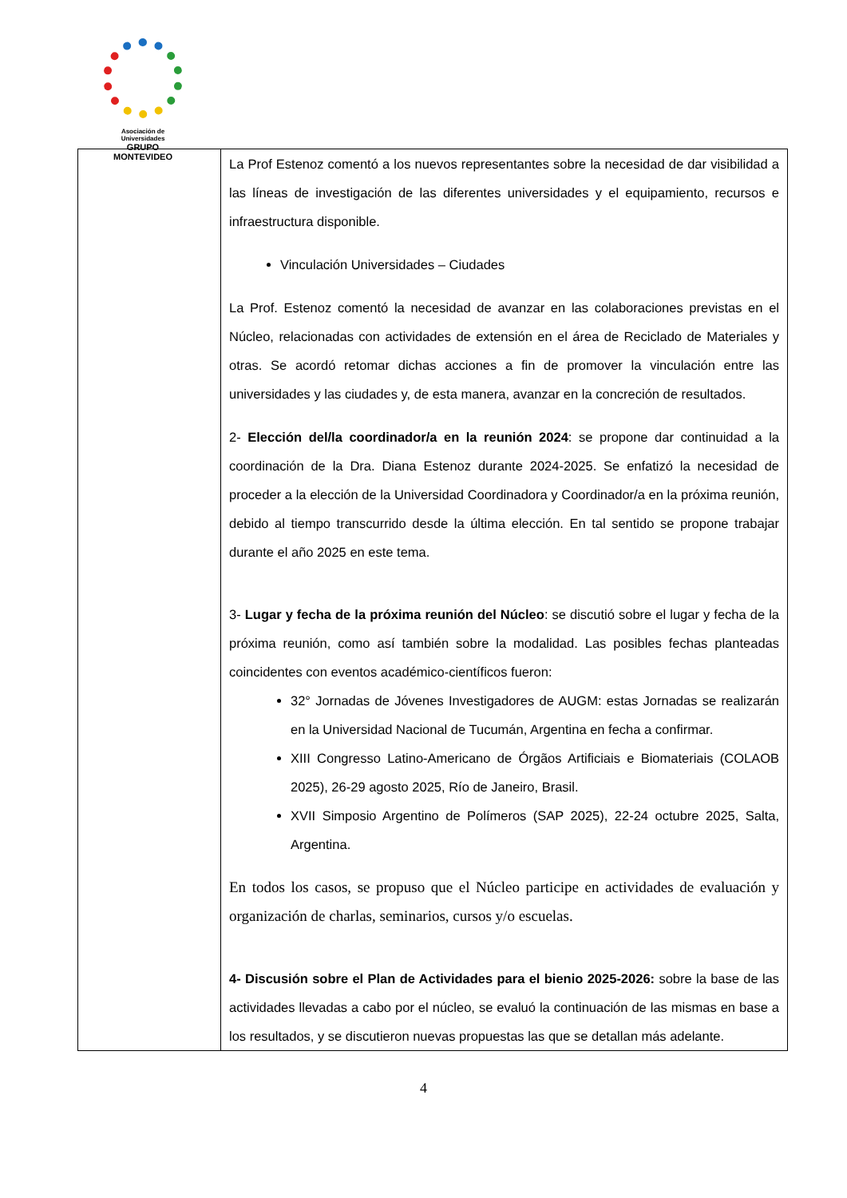Asociación de Universidades
GRUPO MONTEVIDEO
| | La Prof Estenoz comentó a los nuevos representantes sobre la necesidad de dar visibilidad a las líneas de investigación de las diferentes universidades y el equipamiento, recursos e infraestructura disponible. Vinculación Universidades – Ciudades La Prof. Estenoz comentó la necesidad de avanzar en las colaboraciones previstas en el Núcleo, relacionadas con actividades de extensión en el área de Reciclado de Materiales y otras. Se acordó retomar dichas acciones a fin de promover la vinculación entre las universidades y las ciudades y, de esta manera, avanzar en la concreción de resultados. 2- Elección del/la coordinador/a en la reunión 2024 : se propone dar continuidad a la coordinación de la Dra. Diana Estenoz durante 2024-2025. Se enfatizó la necesidad de proceder a la elección de la Universidad Coordinadora y Coordinador/a en la próxima reunión, debido al tiempo transcurrido desde la última elección. En tal sentido se propone trabajar durante el año 2025 en este tema. 3- Lugar y fecha de la próxima reunión del Núcleo : se discutió sobre el lugar y fecha de la próxima reunión, como así también sobre la modalidad. Las posibles fechas planteadas coincidentes con eventos académico-científicos fueron: 32° Jornadas de Jóvenes Investigadores de AUGM: estas Jornadas se realizarán en la Universidad Nacional de Tucumán, Argentina en fecha a confirmar. XIII Congresso Latino-Americano de Órgãos Artificiais e Biomateriais (COLAOB 2025), 26-29 agosto 2025, Río de Janeiro, Brasil. XVII Simposio Argentino de Polímeros (SAP 2025), 22-24 octubre 2025, Salta, Argentina. En todos los casos, se propuso que el Núcleo participe en actividades de evaluación y organización de charlas, seminarios, cursos y/o escuelas. 4- Discusión sobre el Plan de Actividades para el bienio 2025-2026: sobre la base de las actividades llevadas a cabo por el núcleo, se evaluó la continuación de las mismas en base a los resultados, y se discutieron nuevas propuestas las que se detallan más adelante. |
4